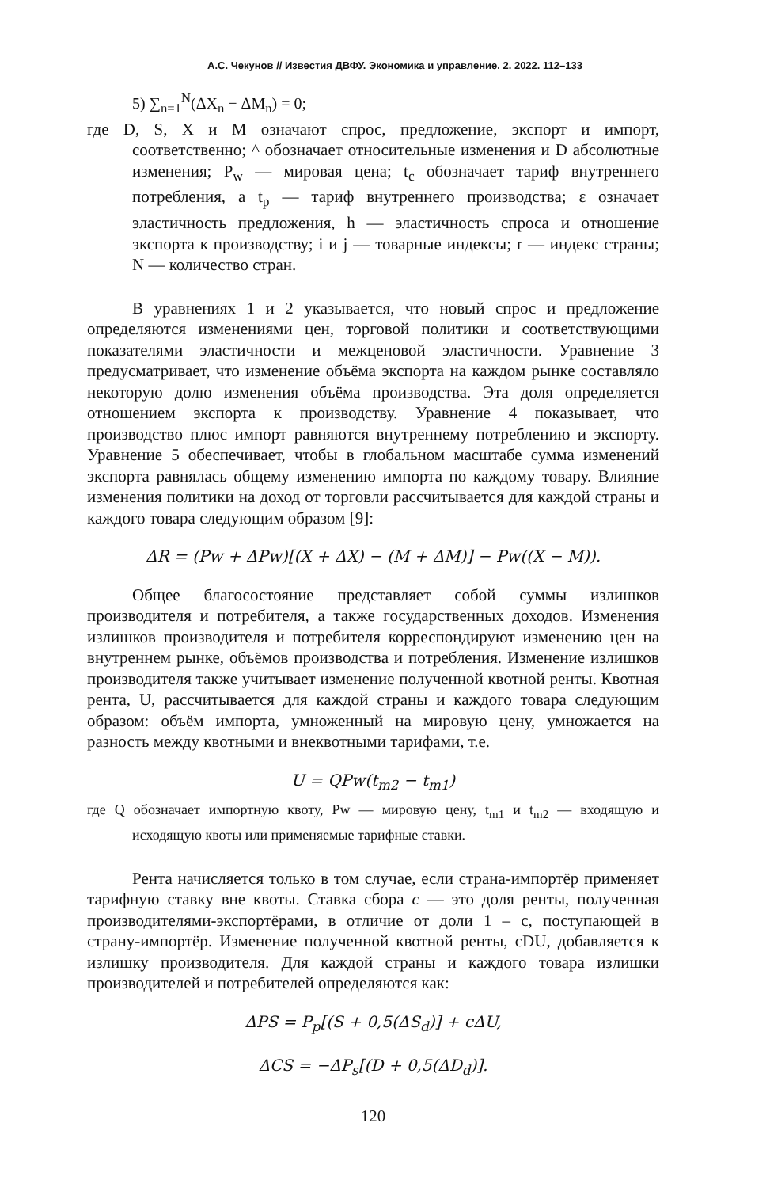А.С. Чекунов // Известия ДВФУ. Экономика и управление. 2. 2022. 112–133
5) ∑<sub>n=1</sub><sup>N</sup>(ΔX<sub>n</sub> − ΔM<sub>n</sub>) = 0;
где D, S, X и M означают спрос, предложение, экспорт и импорт, соответственно; ^ обозначает относительные изменения и D абсолютные изменения; P<sub>w</sub> — мировая цена; t<sub>c</sub> обозначает тариф внутреннего потребления, а t<sub>p</sub> — тариф внутреннего производства; ε означает эластичность предложения, h — эластичность спроса и отношение экспорта к производству; i и j — товарные индексы; r — индекс страны; N — количество стран.
В уравнениях 1 и 2 указывается, что новый спрос и предложение определяются изменениями цен, торговой политики и соответствующими показателями эластичности и межценовой эластичности. Уравнение 3 предусматривает, что изменение объёма экспорта на каждом рынке составляло некоторую долю изменения объёма производства. Эта доля определяется отношением экспорта к производству. Уравнение 4 показывает, что производство плюс импорт равняются внутреннему потреблению и экспорту. Уравнение 5 обеспечивает, чтобы в глобальном масштабе сумма изменений экспорта равнялась общему изменению импорта по каждому товару. Влияние изменения политики на доход от торговли рассчитывается для каждой страны и каждого товара следующим образом [9]:
ΔR = (Pw + ΔPw)[(X + ΔX) − (M + ΔM)] − Pw((X − M)).
Общее благосостояние представляет собой суммы излишков производителя и потребителя, а также государственных доходов. Изменения излишков производителя и потребителя корреспондируют изменению цен на внутреннем рынке, объёмов производства и потребления. Изменение излишков производителя также учитывает изменение полученной квотной ренты. Квотная рента, U, рассчитывается для каждой страны и каждого товара следующим образом: объём импорта, умноженный на мировую цену, умножается на разность между квотными и внеквотными тарифами, т.е.
U = QPw(t<sub>m2</sub> − t<sub>m1</sub>)
где Q обозначает импортную квоту, Pw — мировую цену, t<sub>m1</sub> и t<sub>m2</sub> — входящую и исходящую квоты или применяемые тарифные ставки.
Рента начисляется только в том случае, если страна-импортёр применяет тарифную ставку вне квоты. Ставка сбора c — это доля ренты, полученная производителями-экспортёрами, в отличие от доли 1 – c, поступающей в страну-импортёр. Изменение полученной квотной ренты, cDU, добавляется к излишку производителя. Для каждой страны и каждого товара излишки производителей и потребителей определяются как:
ΔPS = P<sub>p</sub>[(S + 0,5(ΔS<sub>d</sub>)] + cΔU,
ΔCS = −ΔP<sub>s</sub>[(D + 0,5(ΔD<sub>d</sub>)].
120